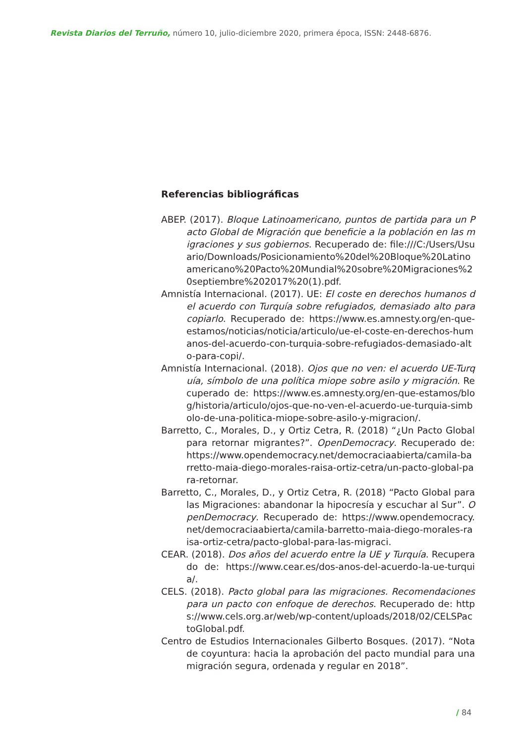Revista Diarios del Terruño, número 10, julio-diciembre 2020, primera época, ISSN: 2448-6876.
Referencias bibliográficas
ABEP. (2017). Bloque Latinoamericano, puntos de partida para un Pacto Global de Migración que beneficie a la población en las migraciones y sus gobiernos. Recuperado de: file:///C:/Users/Usuario/Downloads/Posicionamiento%20del%20Bloque%20Latinoamericano%20Pacto%20Mundial%20sobre%20Migraciones%20septiembre%202017%20(1).pdf.
Amnistía Internacional. (2017). UE: El coste en derechos humanos del acuerdo con Turquía sobre refugiados, demasiado alto para copiarlo. Recuperado de: https://www.es.amnesty.org/en-que-estamos/noticias/noticia/articulo/ue-el-coste-en-derechos-humanos-del-acuerdo-con-turquia-sobre-refugiados-demasiado-alto-para-copi/.
Amnistía Internacional. (2018). Ojos que no ven: el acuerdo UE-Turquía, símbolo de una política miope sobre asilo y migración. Recuperado de: https://www.es.amnesty.org/en-que-estamos/blog/historia/articulo/ojos-que-no-ven-el-acuerdo-ue-turquia-simbolo-de-una-politica-miope-sobre-asilo-y-migracion/.
Barretto, C., Morales, D., y Ortiz Cetra, R. (2018) “¿Un Pacto Global para retornar migrantes?”. OpenDemocracy. Recuperado de: https://www.opendemocracy.net/democraciaabierta/camila-barretto-maia-diego-morales-raisa-ortiz-cetra/un-pacto-global-para-retornar.
Barretto, C., Morales, D., y Ortiz Cetra, R. (2018) “Pacto Global para las Migraciones: abandonar la hipocresía y escuchar al Sur”. OpenDemocracy. Recuperado de: https://www.opendemocracy.net/democraciaabierta/camila-barretto-maia-diego-morales-raisa-ortiz-cetra/pacto-global-para-las-migraci.
CEAR. (2018). Dos años del acuerdo entre la UE y Turquía. Recuperado de: https://www.cear.es/dos-anos-del-acuerdo-la-ue-turquia/.
CELS. (2018). Pacto global para las migraciones. Recomendaciones para un pacto con enfoque de derechos. Recuperado de: https://www.cels.org.ar/web/wp-content/uploads/2018/02/CELSPactoGlobal.pdf.
Centro de Estudios Internacionales Gilberto Bosques. (2017). “Nota de coyuntura: hacia la aprobación del pacto mundial para una migración segura, ordenada y regular en 2018”.
/ 84